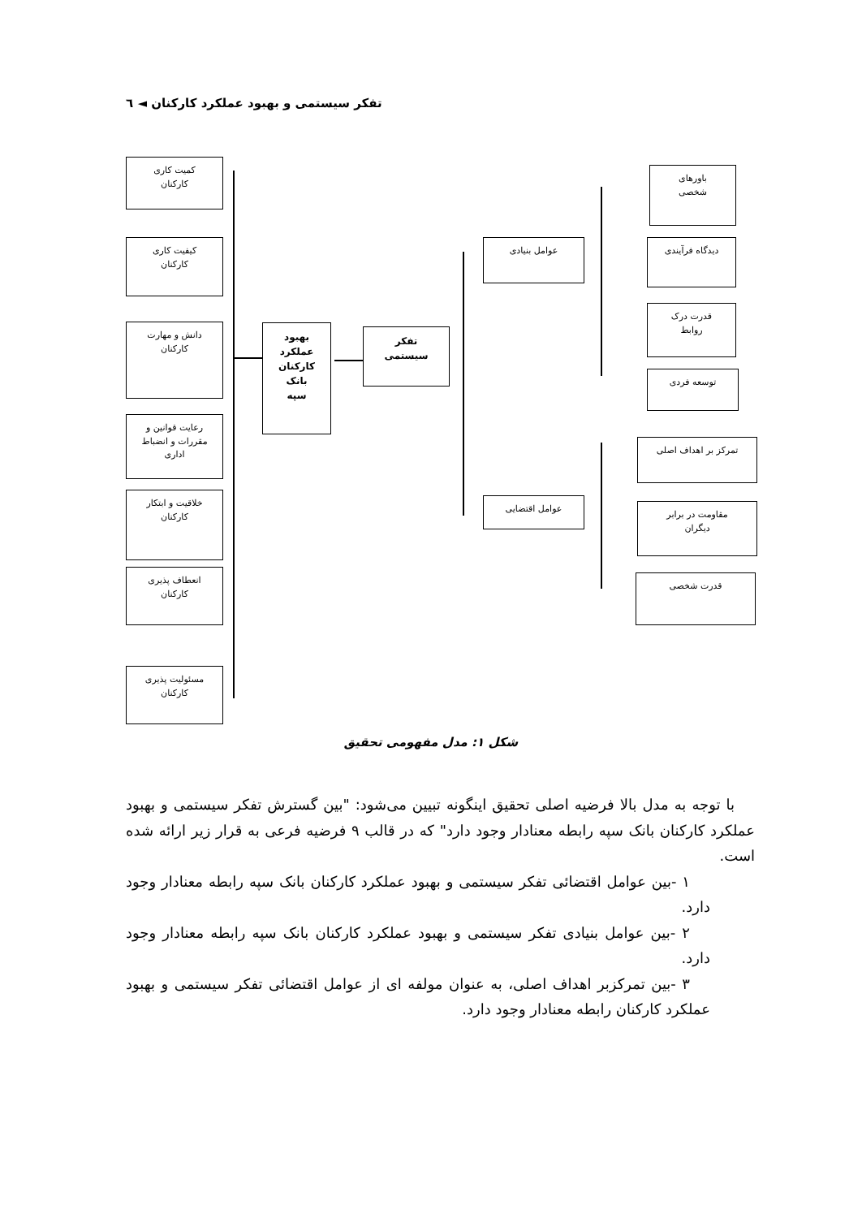تفکر سیستمی و بهبود عملکرد کارکنان ◄ ٦
کمیت کاری
کارکنان
کیفیت کاری
کارکنان
دانش و مهارت
کارکنان
رعایت قوانین و
مقررات و انضباط
اداری
خلاقیت و ابتکار
کارکنان
انعطاف پذیری
کارکنان
مسئولیت پذیری
کارکنان
بهبود
عملکرد
کارکنان
بانک
سپه
تفکر
سیستمی
عوامل بنیادی
عوامل اقتضایی
باورهای
شخصی
دیدگاه فرآیندی
قدرت درک
روابط
توسعه فردی
تمرکز بر اهداف اصلی
مقاومت در برابر
دیگران
قدرت شخصی
شکل ۱: مدل مفهومی تحقیق
با توجه به مدل بالا فرضیه اصلی تحقیق اینگونه تبیین می‌شود: "بین گسترش تفکر سیستمی و بهبود عملکرد کارکنان بانک سپه رابطه معنادار وجود دارد" که در قالب ۹ فرضیه فرعی به قرار زیر ارائه شده است.
۱ -بین عوامل اقتضائی تفکر سیستمی و بهبود عملکرد کارکنان بانک سپه رابطه معنادار وجود دارد.
۲ -بین عوامل بنیادی تفکر سیستمی و بهبود عملکرد کارکنان بانک سپه رابطه معنادار وجود دارد.
۳ -بین تمرکزبر اهداف اصلی، به عنوان مولفه ای از عوامل اقتضائی تفکر سیستمی و بهبود عملکرد کارکنان رابطه معنادار وجود دارد.